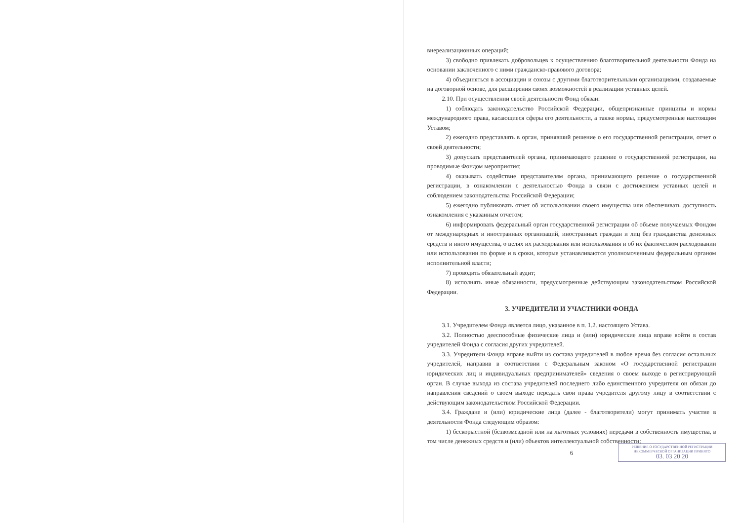внереализационных операций;
3) свободно привлекать добровольцев к осуществлению благотворительной деятельности Фонда на основании заключенного с ними гражданско-правового договора;
4) объединяться в ассоциации и союзы с другими благотворительными организациями, создаваемые на договорной основе, для расширения своих возможностей в реализации уставных целей.
2.10. При осуществлении своей деятельности Фонд обязан:
1) соблюдать законодательство Российской Федерации, общепризнанные принципы и нормы международного права, касающиеся сферы его деятельности, а также нормы, предусмотренные настоящим Уставом;
2) ежегодно представлять в орган, принявший решение о его государственной регистрации, отчет о своей деятельности;
3) допускать представителей органа, принимающего решение о государственной регистрации, на проводимые Фондом мероприятия;
4) оказывать содействие представителям органа, принимающего решение о государственной регистрации, в ознакомлении с деятельностью Фонда в связи с достижением уставных целей и соблюдением законодательства Российской Федерации;
5) ежегодно публиковать отчет об использовании своего имущества или обеспечивать доступность ознакомления с указанным отчетом;
6) информировать федеральный орган государственной регистрации об объеме получаемых Фондом от международных и иностранных организаций, иностранных граждан и лиц без гражданства денежных средств и иного имущества, о целях их расходования или использования и об их фактическом расходовании или использовании по форме и в сроки, которые устанавливаются уполномоченным федеральным органом исполнительной власти;
7) проводить обязательный аудит;
8) исполнять иные обязанности, предусмотренные действующим законодательством Российской Федерации.
3. УЧРЕДИТЕЛИ И УЧАСТНИКИ ФОНДА
3.1. Учредителем Фонда является лицо, указанное в п. 1.2. настоящего Устава.
3.2. Полностью дееспособные физические лица и (или) юридические лица вправе войти в состав учредителей Фонда с согласия других учредителей.
3.3. Учредители Фонда вправе выйти из состава учредителей в любое время без согласия остальных учредителей, направив в соответствии с Федеральным законом «О государственной регистрации юридических лиц и индивидуальных предпринимателей» сведения о своем выходе в регистрирующий орган. В случае выхода из состава учредителей последнего либо единственного учредителя он обязан до направления сведений о своем выходе передать свои права учредителя другому лицу в соответствии с действующим законодательством Российской Федерации.
3.4. Граждане и (или) юридические лица (далее - благотворители) могут принимать участие в деятельности Фонда следующим образом:
1) бескорыстной (безвозмездной или на льготных условиях) передачи в собственность имущества, в том числе денежных средств и (или) объектов интеллектуальной собственности;
6
РЕШЕНИЕ О ГОСУДАРСТВЕННОЙ РЕГИСТРАЦИИ НЕКОММЕРЧЕСКОЙ ОРГАНИЗАЦИИ ПРИНЯТО
03. 03 20 20